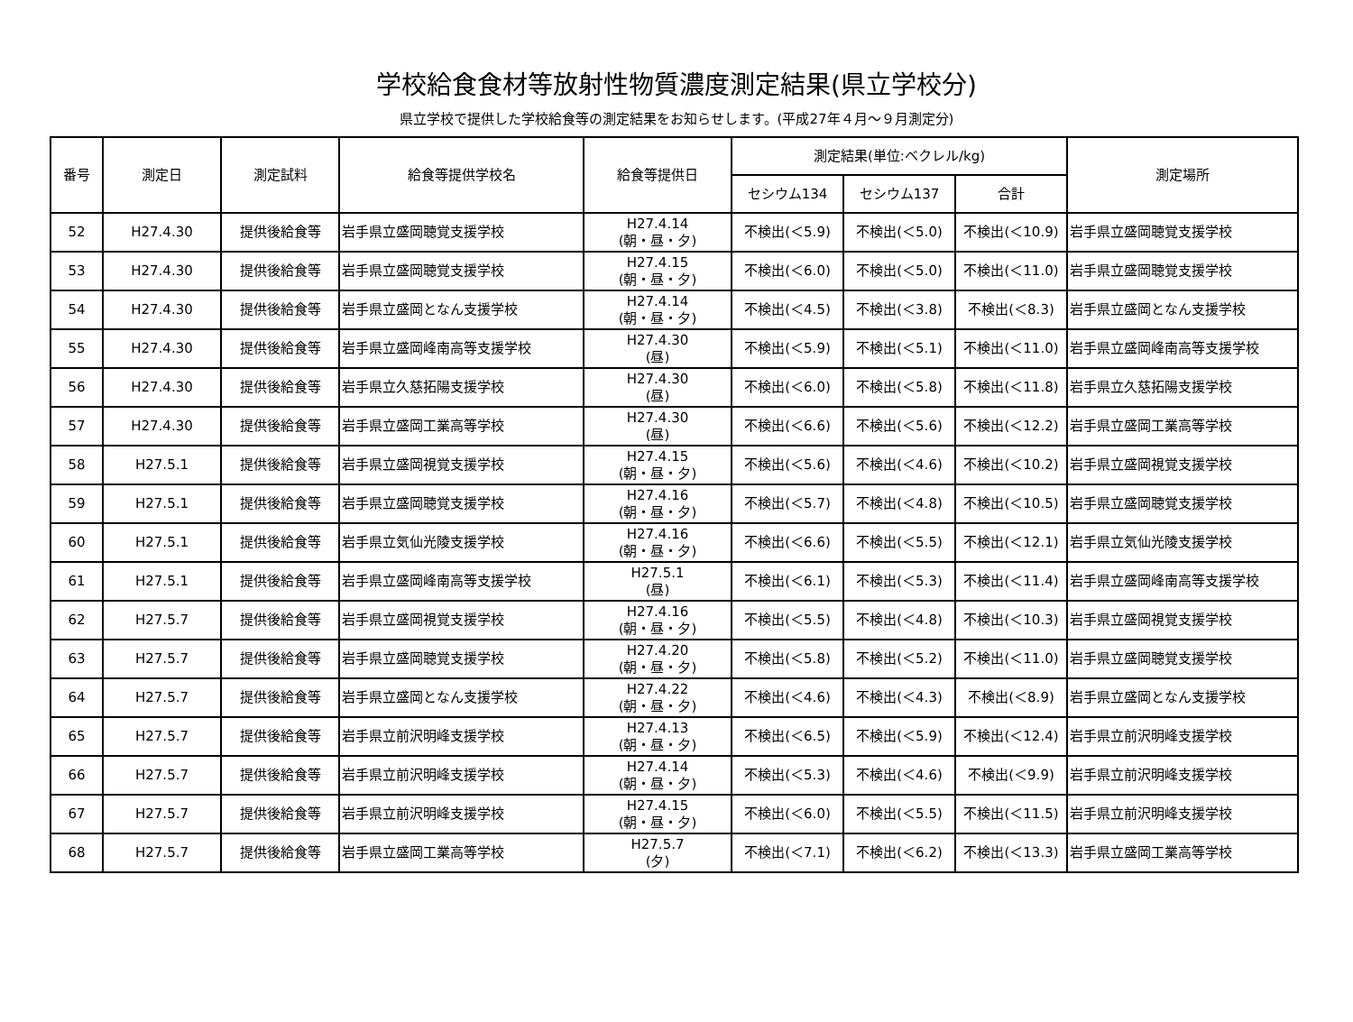学校給食食材等放射性物質濃度測定結果(県立学校分)
県立学校で提供した学校給食等の測定結果をお知らせします。(平成27年４月～９月測定分)
| 番号 | 測定日 | 測定試料 | 給食等提供学校名 | 給食等提供日 | 測定結果(単位:ベクレル/kg) | | | 測定場所 |
| --- | --- | --- | --- | --- | --- | --- | --- | --- |
| | | | | | セシウム134 | セシウム137 | 合計 | |
| 52 | H27.4.30 | 提供後給食等 | 岩手県立盛岡聴覚支援学校 | H27.4.14 (朝・昼・夕) | 不検出(＜5.9) | 不検出(＜5.0) | 不検出(＜10.9) | 岩手県立盛岡聴覚支援学校 |
| 53 | H27.4.30 | 提供後給食等 | 岩手県立盛岡聴覚支援学校 | H27.4.15 (朝・昼・夕) | 不検出(＜6.0) | 不検出(＜5.0) | 不検出(＜11.0) | 岩手県立盛岡聴覚支援学校 |
| 54 | H27.4.30 | 提供後給食等 | 岩手県立盛岡となん支援学校 | H27.4.14 (朝・昼・夕) | 不検出(＜4.5) | 不検出(＜3.8) | 不検出(＜8.3) | 岩手県立盛岡となん支援学校 |
| 55 | H27.4.30 | 提供後給食等 | 岩手県立盛岡峰南高等支援学校 | H27.4.30 (昼) | 不検出(＜5.9) | 不検出(＜5.1) | 不検出(＜11.0) | 岩手県立盛岡峰南高等支援学校 |
| 56 | H27.4.30 | 提供後給食等 | 岩手県立久慈拓陽支援学校 | H27.4.30 (昼) | 不検出(＜6.0) | 不検出(＜5.8) | 不検出(＜11.8) | 岩手県立久慈拓陽支援学校 |
| 57 | H27.4.30 | 提供後給食等 | 岩手県立盛岡工業高等学校 | H27.4.30 (昼) | 不検出(＜6.6) | 不検出(＜5.6) | 不検出(＜12.2) | 岩手県立盛岡工業高等学校 |
| 58 | H27.5.1 | 提供後給食等 | 岩手県立盛岡視覚支援学校 | H27.4.15 (朝・昼・夕) | 不検出(＜5.6) | 不検出(＜4.6) | 不検出(＜10.2) | 岩手県立盛岡視覚支援学校 |
| 59 | H27.5.1 | 提供後給食等 | 岩手県立盛岡聴覚支援学校 | H27.4.16 (朝・昼・夕) | 不検出(＜5.7) | 不検出(＜4.8) | 不検出(＜10.5) | 岩手県立盛岡聴覚支援学校 |
| 60 | H27.5.1 | 提供後給食等 | 岩手県立気仙光陵支援学校 | H27.4.16 (朝・昼・夕) | 不検出(＜6.6) | 不検出(＜5.5) | 不検出(＜12.1) | 岩手県立気仙光陵支援学校 |
| 61 | H27.5.1 | 提供後給食等 | 岩手県立盛岡峰南高等支援学校 | H27.5.1 (昼) | 不検出(＜6.1) | 不検出(＜5.3) | 不検出(＜11.4) | 岩手県立盛岡峰南高等支援学校 |
| 62 | H27.5.7 | 提供後給食等 | 岩手県立盛岡視覚支援学校 | H27.4.16 (朝・昼・夕) | 不検出(＜5.5) | 不検出(＜4.8) | 不検出(＜10.3) | 岩手県立盛岡視覚支援学校 |
| 63 | H27.5.7 | 提供後給食等 | 岩手県立盛岡聴覚支援学校 | H27.4.20 (朝・昼・夕) | 不検出(＜5.8) | 不検出(＜5.2) | 不検出(＜11.0) | 岩手県立盛岡聴覚支援学校 |
| 64 | H27.5.7 | 提供後給食等 | 岩手県立盛岡となん支援学校 | H27.4.22 (朝・昼・夕) | 不検出(＜4.6) | 不検出(＜4.3) | 不検出(＜8.9) | 岩手県立盛岡となん支援学校 |
| 65 | H27.5.7 | 提供後給食等 | 岩手県立前沢明峰支援学校 | H27.4.13 (朝・昼・夕) | 不検出(＜6.5) | 不検出(＜5.9) | 不検出(＜12.4) | 岩手県立前沢明峰支援学校 |
| 66 | H27.5.7 | 提供後給食等 | 岩手県立前沢明峰支援学校 | H27.4.14 (朝・昼・夕) | 不検出(＜5.3) | 不検出(＜4.6) | 不検出(＜9.9) | 岩手県立前沢明峰支援学校 |
| 67 | H27.5.7 | 提供後給食等 | 岩手県立前沢明峰支援学校 | H27.4.15 (朝・昼・夕) | 不検出(＜6.0) | 不検出(＜5.5) | 不検出(＜11.5) | 岩手県立前沢明峰支援学校 |
| 68 | H27.5.7 | 提供後給食等 | 岩手県立盛岡工業高等学校 | H27.5.7 (夕) | 不検出(＜7.1) | 不検出(＜6.2) | 不検出(＜13.3) | 岩手県立盛岡工業高等学校 |